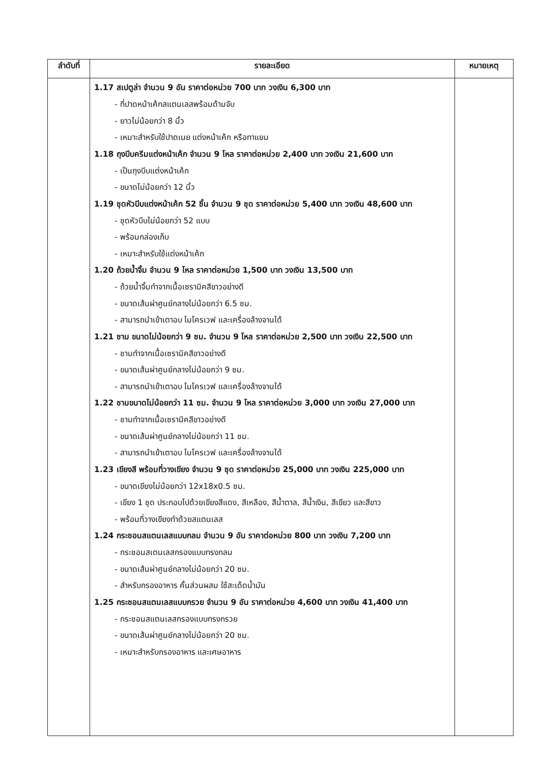| ลำดับที่ | รายละเอียด | หมายเหตุ |
| --- | --- | --- |
| | 1.17 สเปตูล่า จำนวน 9 อัน ราคาต่อหน่วย 700 บาท วงเงิน 6,300 บาท - ที่ปาดหน้าเค้กสแตนเลสพร้อมด้ามจับ - ยาวไม่น้อยกว่า 8 นิ้ว - เหมาะสำหรับใช้ปาดเนย แต่งหน้าเค้ก หรือทาแยม 1.18 ถุงบีบครีมแต่งหน้าเค้ก จำนวน 9 โหล ราคาต่อหน่วย 2,400 บาท วงเงิน 21,600 บาท - เป็นถุงบีบแต่งหน้าเค้ก - ขนาดไม่น้อยกว่า 12 นิ้ว 1.19 ชุดหัวบีบแต่งหน้าเค้ก 52 ชิ้น จำนวน 9 ชุด ราคาต่อหน่วย 5,400 บาท วงเงิน 48,600 บาท - ชุดหัวบีบไม่น้อยกว่า 52 แบบ - พร้อมกล่องเก็บ - เหมาะสำหรับใช้แต่งหน้าเค้ก 1.20 ถ้วยน้ำจิ้ม จำนวน 9 โหล ราคาต่อหน่วย 1,500 บาท วงเงิน 13,500 บาท - ถ้วยน้ำจิ้มทำจากเนื้อเซรามิคสีขาวอย่างดี - ขนาดเส้นผ่าศูนย์กลางไม่น้อยกว่า 6.5 ซม. - สามารถนำเข้าเตาอบ ไมโครเวฟ และเครื่องล้างจานได้ 1.21 ชาม ขนาดไม่น้อยกว่า 9 ซม. จำนวน 9 โหล ราคาต่อหน่วย 2,500 บาท วงเงิน 22,500 บาท - ชามทำจากเนื้อเซรามิคสีขาวอย่างดี - ขนาดเส้นผ่าศูนย์กลางไม่น้อยกว่า 9 ซม. - สามารถนำเข้าเตาอบ ไมโครเวฟ และเครื่องล้างจานได้ 1.22 ชามขนาดไม่น้อยกว่า 11 ซม. จำนวน 9 โหล ราคาต่อหน่วย 3,000 บาท วงเงิน 27,000 บาท - ชามทำจากเนื้อเซรามิคสีขาวอย่างดี - ขนาดเส้นผ่าศูนย์กลางไม่น้อยกว่า 11 ซม. - สามารถนำเข้าเตาอบ ไมโครเวฟ และเครื่องล้างจานได้ 1.23 เขียงสี พร้อมที่วางเขียง จำนวน 9 ชุด ราคาต่อหน่วย 25,000 บาท วงเงิน 225,000 บาท - ขนาดเขียงไม่น้อยกว่า 12x18x0.5 ซม. - เขียง 1 ชุด ประกอบไปด้วยเขียงสีแดง, สีเหลือง, สีน้ำตาล, สีน้ำเงิน, สีเขียว และสีขาว - พร้อมที่วางเขียงทำด้วยสแตนเลส 1.24 กระชอนสแตนเลสแบบกลม จำนวน 9 อัน ราคาต่อหน่วย 800 บาท วงเงิน 7,200 บาท - กระชอนสเตนเลสกรองแบบทรงกลม - ขนาดเส้นผ่าศูนย์กลางไม่น้อยกว่า 20 ซม. - สำหรับกรองอาหาร คั้นส่วนผสม ใช้สะเด็ดน้ำมัน 1.25 กระชอนสแตนเลสแบบกรวย จำนวน 9 อัน ราคาต่อหน่วย 4,600 บาท วงเงิน 41,400 บาท - กระชอนสแตนเลสกรองแบบทรงกรวย - ขนาดเส้นผ่าศูนย์กลางไม่น้อยกว่า 20 ซม. - เหมาะสำหรับกรองอาหาร และเศษอาหาร | |